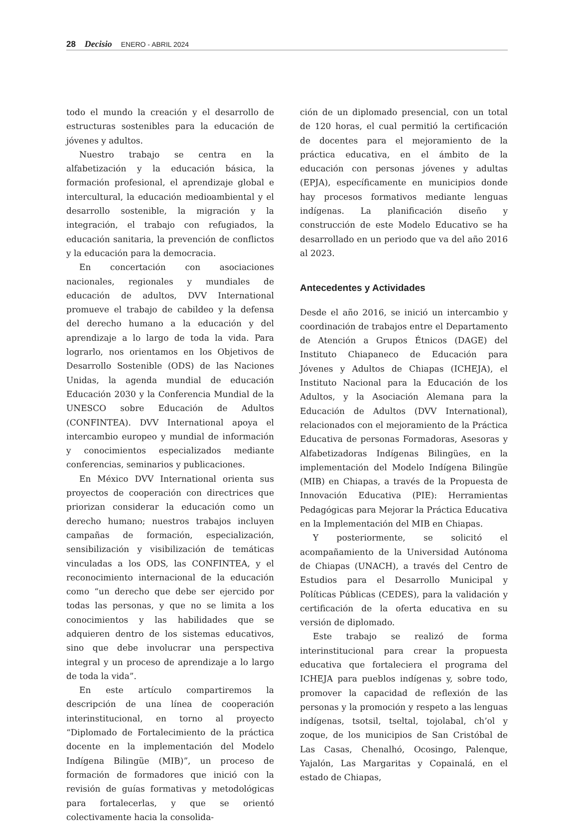28 Decisio ENERO - ABRIL 2024
todo el mundo la creación y el desarrollo de estructuras sostenibles para la educación de jóvenes y adultos.
Nuestro trabajo se centra en la alfabetización y la educación básica, la formación profesional, el aprendizaje global e intercultural, la educación medioambiental y el desarrollo sostenible, la migración y la integración, el trabajo con refugiados, la educación sanitaria, la prevención de conflictos y la educación para la democracia.
En concertación con asociaciones nacionales, regionales y mundiales de educación de adultos, DVV International promueve el trabajo de cabildeo y la defensa del derecho humano a la educación y del aprendizaje a lo largo de toda la vida. Para lograrlo, nos orientamos en los Objetivos de Desarrollo Sostenible (ODS) de las Naciones Unidas, la agenda mundial de educación Educación 2030 y la Conferencia Mundial de la UNESCO sobre Educación de Adultos (CONFINTEA). DVV International apoya el intercambio europeo y mundial de información y conocimientos especializados mediante conferencias, seminarios y publicaciones.
En México DVV International orienta sus proyectos de cooperación con directrices que priorizan considerar la educación como un derecho humano; nuestros trabajos incluyen campañas de formación, especialización, sensibilización y visibilización de temáticas vinculadas a los ODS, las CONFINTEA, y el reconocimiento internacional de la educación como “un derecho que debe ser ejercido por todas las personas, y que no se limita a los conocimientos y las habilidades que se adquieren dentro de los sistemas educativos, sino que debe involucrar una perspectiva integral y un proceso de aprendizaje a lo largo de toda la vida”.
En este artículo compartiremos la descripción de una línea de cooperación interinstitucional, en torno al proyecto “Diplomado de Fortalecimiento de la práctica docente en la implementación del Modelo Indígena Bilingüe (MIB)”, un proceso de formación de formadores que inició con la revisión de guías formativas y metodológicas para fortalecerlas, y que se orientó colectivamente hacia la consolida-
ción de un diplomado presencial, con un total de 120 horas, el cual permitió la certificación de docentes para el mejoramiento de la práctica educativa, en el ámbito de la educación con personas jóvenes y adultas (EPJA), específicamente en municipios donde hay procesos formativos mediante lenguas indígenas. La planificación diseño y construcción de este Modelo Educativo se ha desarrollado en un periodo que va del año 2016 al 2023.
Antecedentes y Actividades
Desde el año 2016, se inició un intercambio y coordinación de trabajos entre el Departamento de Atención a Grupos Étnicos (DAGE) del Instituto Chiapaneco de Educación para Jóvenes y Adultos de Chiapas (ICHEJA), el Instituto Nacional para la Educación de los Adultos, y la Asociación Alemana para la Educación de Adultos (DVV International), relacionados con el mejoramiento de la Práctica Educativa de personas Formadoras, Asesoras y Alfabetizadoras Indígenas Bilingües, en la implementación del Modelo Indígena Bilingüe (MIB) en Chiapas, a través de la Propuesta de Innovación Educativa (PIE): Herramientas Pedagógicas para Mejorar la Práctica Educativa en la Implementación del MIB en Chiapas.
Y posteriormente, se solicitó el acompañamiento de la Universidad Autónoma de Chiapas (UNACH), a través del Centro de Estudios para el Desarrollo Municipal y Políticas Públicas (CEDES), para la validación y certificación de la oferta educativa en su versión de diplomado.
Este trabajo se realizó de forma interinstitucional para crear la propuesta educativa que fortaleciera el programa del ICHEJA para pueblos indígenas y, sobre todo, promover la capacidad de reflexión de las personas y la promoción y respeto a las lenguas indígenas, tsotsil, tseltal, tojolabal, ch’ol y zoque, de los municipios de San Cristóbal de Las Casas, Chenalhó, Ocosingo, Palenque, Yajalón, Las Margaritas y Copainalá, en el estado de Chiapas,